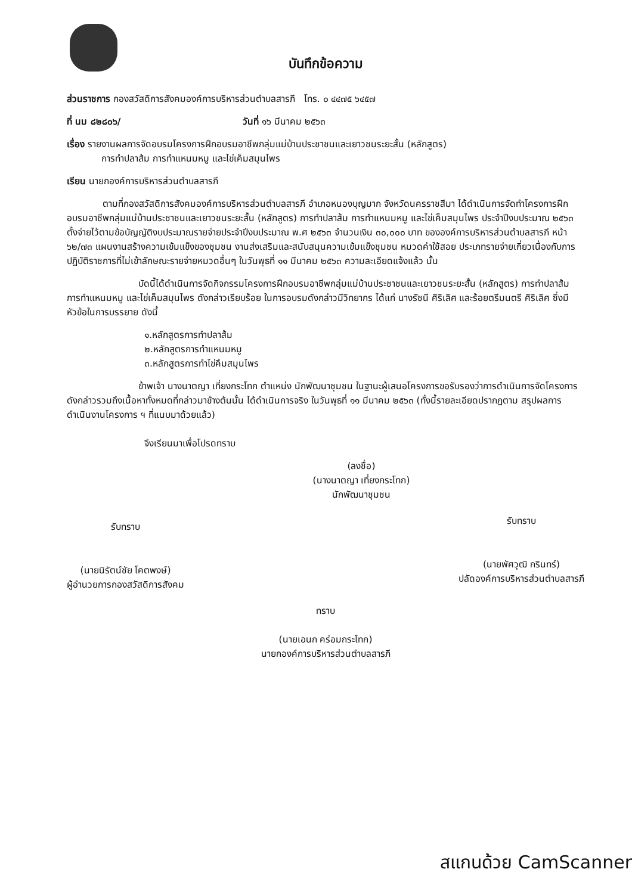บันทึกข้อความ
ส่วนราชการ กองสวัสดิการสังคมองค์การบริหารส่วนตำบลสารภี โทร. ๐ ๔๔๗๕ ๖๔๕๗
ที่ นม ๘๒๘๐๖/ วันที่ ๑๖ มีนาคม ๒๕๖๓
เรื่อง รายงานผลการจัดอบรมโครงการฝึกอบรมอาชีพกลุ่มแม่บ้านประชาชนและเยาวชนระยะสั้น (หลักสูตร)
การทำปลาส้ม การทำแหนมหมู และไข่เค็มสมุนไพร
เรียน นายกองค์การบริหารส่วนตำบลสารภี
ตามที่กองสวัสดิการสังคมองค์การบริหารส่วนตำบลสารภี อำเภอหนองบุญมาก จังหวัดนครราชสีมา ได้ดำเนินการจัดทำโครงการฝึกอบรมอาชีพกลุ่มแม่บ้านประชาชนและเยาวชนระยะสั้น (หลักสูตร) การทำปลาส้ม การทำแหนมหมู และไข่เค็มสมุนไพร ประจำปีงบประมาณ ๒๕๖๓ ตั้งจ่ายไว้ตามข้อบัญญัติงบประมาณรายจ่ายประจำปีงบประมาณ พ.ศ ๒๕๖๓ จำนวนเงิน ๓๐,๐๐๐ บาท ขององค์การบริหารส่วนตำบลสารภี หน้า ๖๒/๗๓ แผนงานสร้างความเข้มแข็งของชุมชน งานส่งเสริมและสนับสนุนความเข้มแข็งชุมชน หมวดค่าใช้สอย ประเภทรายจ่ายเกี่ยวเนื่องกับการปฏิบัติราชการที่ไม่เข้าลักษณะรายจ่ายหมวดอื่นๆ ในวันพุธที่ ๑๑ มีนาคม ๒๕๖๓ ความละเอียดแจ้งแล้ว นั้น
บัดนี้ได้ดำเนินการจัดกิจกรรมโครงการฝึกอบรมอาชีพกลุ่มแม่บ้านประชาชนและเยาวชนระยะสั้น (หลักสูตร) การทำปลาส้ม การทำแหนมหมู และไข่เค็มสมุนไพร ดังกล่าวเรียบร้อย ในการอบรมดังกล่าวมีวิทยากร ได้แก่ นางรัชนี ศิริเลิศ และร้อยตรีมนตรี ศิริเลิศ ซึ่งมีหัวข้อในการบรรยาย ดังนี้
๑.หลักสูตรการทำปลาส้ม
๒.หลักสูตรการทำแหนมหมู
๓.หลักสูตรการทำไข่คึมสมุนไพร
ข้าพเจ้า นางนาตญา เที่ยงกระโทก ตำแหน่ง นักพัฒนาชุมชน ในฐานะผู้เสนอโครงการขอรับรองว่าการดำเนินการจัดโครงการดังกล่าวรวมถึงเนื้อหาทั้งหมดที่กล่าวมาข้างต้นนั้น ได้ดำเนินการจริง ในวันพุธที่ ๑๑ มีนาคม ๒๕๖๓ (ทั้งนี้รายละเอียดปรากฏตาม สรุปผลการดำเนินงานโครงการ ฯ ที่แนบมาด้วยแล้ว)
จึงเรียนมาเพื่อโปรดทราบ
(ลงชื่อ)
(นางนาตญา เที่ยงกระโทก)
นักพัฒนาชุมชน
รับทราบ
(นายนิรัตน์ชัย โคตพงษ์)
ผู้อำนวยการกองสวัสดิการสังคม
รับทราบ
(นายพัศวุฒิ กรินทร์)
ปลัดองค์การบริหารส่วนตำบลสารภี
ทราบ
(นายเอนก คร่อมกระโทก)
นายกองค์การบริหารส่วนตำบลสารภี
สแกนด้วย CamScanner